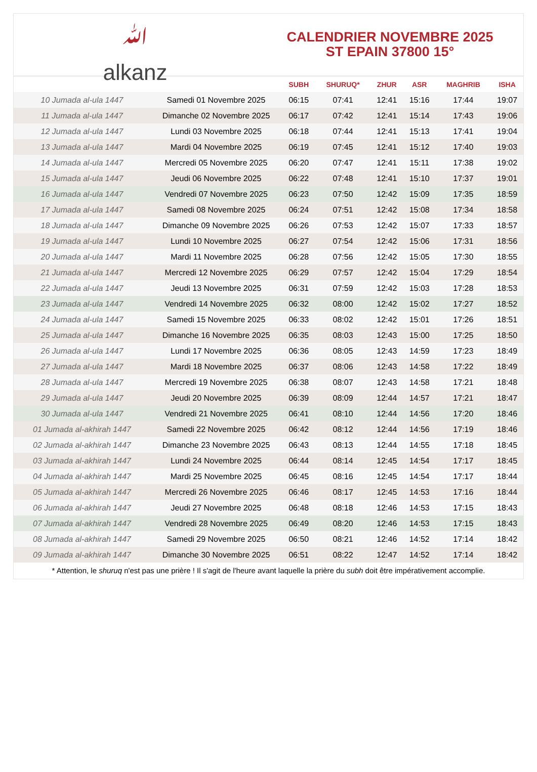ﷲ
alkanz
CALENDRIER NOVEMBRE 2025
ST EPAIN 37800 15°
| | | SUBH | SHURUQ* | ZHUR | ASR | MAGHRIB | ISHA |
| --- | --- | --- | --- | --- | --- | --- | --- |
| 10 Jumada al-ula 1447 | Samedi 01 Novembre 2025 | 06:15 | 07:41 | 12:41 | 15:16 | 17:44 | 19:07 |
| 11 Jumada al-ula 1447 | Dimanche 02 Novembre 2025 | 06:17 | 07:42 | 12:41 | 15:14 | 17:43 | 19:06 |
| 12 Jumada al-ula 1447 | Lundi 03 Novembre 2025 | 06:18 | 07:44 | 12:41 | 15:13 | 17:41 | 19:04 |
| 13 Jumada al-ula 1447 | Mardi 04 Novembre 2025 | 06:19 | 07:45 | 12:41 | 15:12 | 17:40 | 19:03 |
| 14 Jumada al-ula 1447 | Mercredi 05 Novembre 2025 | 06:20 | 07:47 | 12:41 | 15:11 | 17:38 | 19:02 |
| 15 Jumada al-ula 1447 | Jeudi 06 Novembre 2025 | 06:22 | 07:48 | 12:41 | 15:10 | 17:37 | 19:01 |
| 16 Jumada al-ula 1447 | Vendredi 07 Novembre 2025 | 06:23 | 07:50 | 12:42 | 15:09 | 17:35 | 18:59 |
| 17 Jumada al-ula 1447 | Samedi 08 Novembre 2025 | 06:24 | 07:51 | 12:42 | 15:08 | 17:34 | 18:58 |
| 18 Jumada al-ula 1447 | Dimanche 09 Novembre 2025 | 06:26 | 07:53 | 12:42 | 15:07 | 17:33 | 18:57 |
| 19 Jumada al-ula 1447 | Lundi 10 Novembre 2025 | 06:27 | 07:54 | 12:42 | 15:06 | 17:31 | 18:56 |
| 20 Jumada al-ula 1447 | Mardi 11 Novembre 2025 | 06:28 | 07:56 | 12:42 | 15:05 | 17:30 | 18:55 |
| 21 Jumada al-ula 1447 | Mercredi 12 Novembre 2025 | 06:29 | 07:57 | 12:42 | 15:04 | 17:29 | 18:54 |
| 22 Jumada al-ula 1447 | Jeudi 13 Novembre 2025 | 06:31 | 07:59 | 12:42 | 15:03 | 17:28 | 18:53 |
| 23 Jumada al-ula 1447 | Vendredi 14 Novembre 2025 | 06:32 | 08:00 | 12:42 | 15:02 | 17:27 | 18:52 |
| 24 Jumada al-ula 1447 | Samedi 15 Novembre 2025 | 06:33 | 08:02 | 12:42 | 15:01 | 17:26 | 18:51 |
| 25 Jumada al-ula 1447 | Dimanche 16 Novembre 2025 | 06:35 | 08:03 | 12:43 | 15:00 | 17:25 | 18:50 |
| 26 Jumada al-ula 1447 | Lundi 17 Novembre 2025 | 06:36 | 08:05 | 12:43 | 14:59 | 17:23 | 18:49 |
| 27 Jumada al-ula 1447 | Mardi 18 Novembre 2025 | 06:37 | 08:06 | 12:43 | 14:58 | 17:22 | 18:49 |
| 28 Jumada al-ula 1447 | Mercredi 19 Novembre 2025 | 06:38 | 08:07 | 12:43 | 14:58 | 17:21 | 18:48 |
| 29 Jumada al-ula 1447 | Jeudi 20 Novembre 2025 | 06:39 | 08:09 | 12:44 | 14:57 | 17:21 | 18:47 |
| 30 Jumada al-ula 1447 | Vendredi 21 Novembre 2025 | 06:41 | 08:10 | 12:44 | 14:56 | 17:20 | 18:46 |
| 01 Jumada al-akhirah 1447 | Samedi 22 Novembre 2025 | 06:42 | 08:12 | 12:44 | 14:56 | 17:19 | 18:46 |
| 02 Jumada al-akhirah 1447 | Dimanche 23 Novembre 2025 | 06:43 | 08:13 | 12:44 | 14:55 | 17:18 | 18:45 |
| 03 Jumada al-akhirah 1447 | Lundi 24 Novembre 2025 | 06:44 | 08:14 | 12:45 | 14:54 | 17:17 | 18:45 |
| 04 Jumada al-akhirah 1447 | Mardi 25 Novembre 2025 | 06:45 | 08:16 | 12:45 | 14:54 | 17:17 | 18:44 |
| 05 Jumada al-akhirah 1447 | Mercredi 26 Novembre 2025 | 06:46 | 08:17 | 12:45 | 14:53 | 17:16 | 18:44 |
| 06 Jumada al-akhirah 1447 | Jeudi 27 Novembre 2025 | 06:48 | 08:18 | 12:46 | 14:53 | 17:15 | 18:43 |
| 07 Jumada al-akhirah 1447 | Vendredi 28 Novembre 2025 | 06:49 | 08:20 | 12:46 | 14:53 | 17:15 | 18:43 |
| 08 Jumada al-akhirah 1447 | Samedi 29 Novembre 2025 | 06:50 | 08:21 | 12:46 | 14:52 | 17:14 | 18:42 |
| 09 Jumada al-akhirah 1447 | Dimanche 30 Novembre 2025 | 06:51 | 08:22 | 12:47 | 14:52 | 17:14 | 18:42 |
* Attention, le shuruq n'est pas une prière ! Il s'agit de l'heure avant laquelle la prière du subh doit être impérativement accomplie.